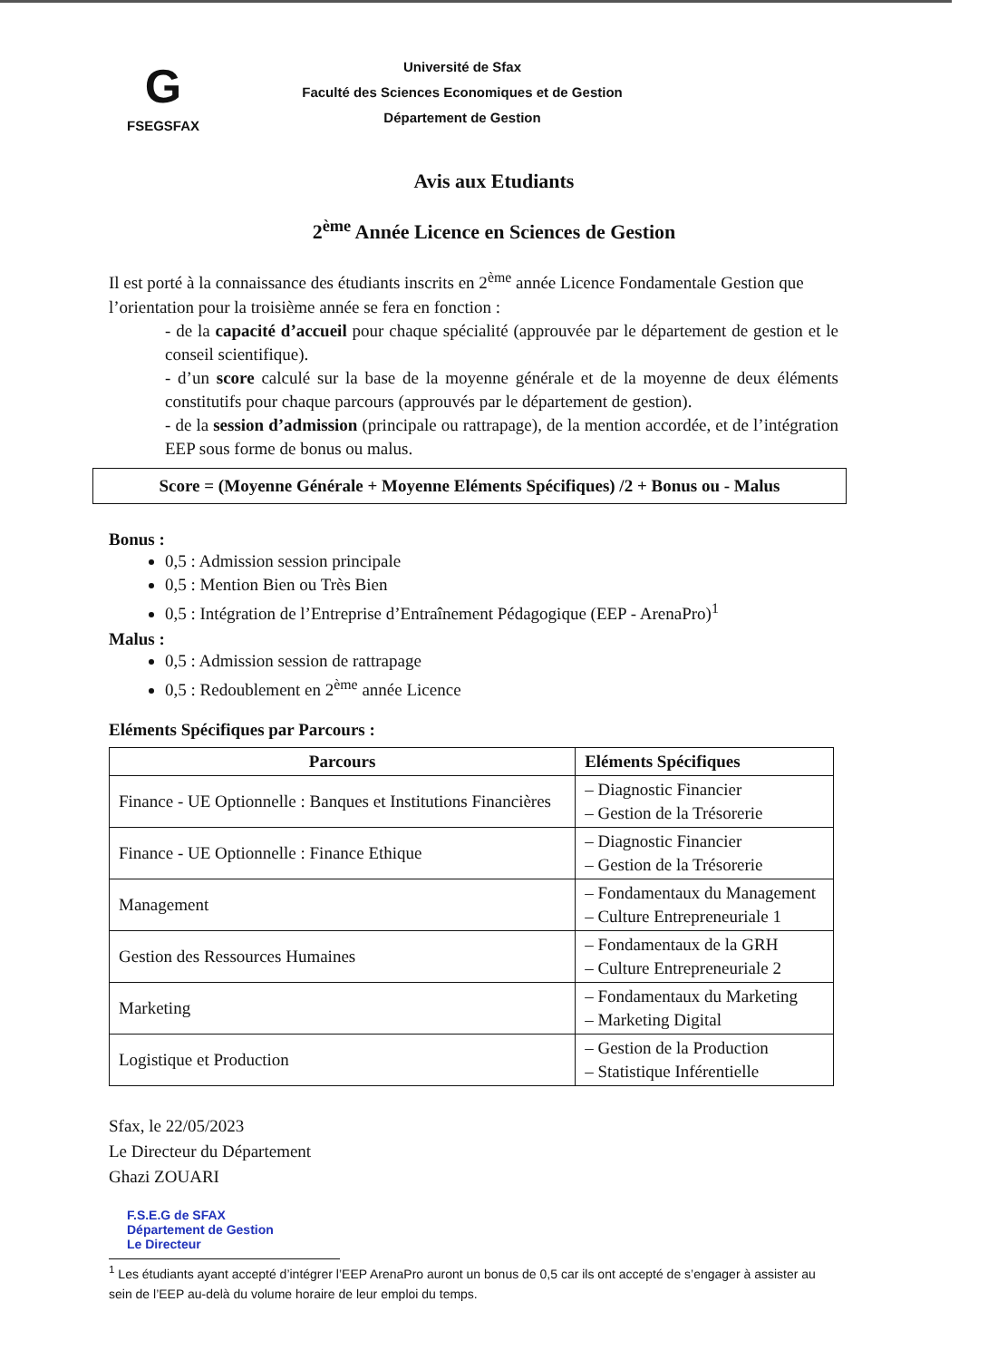G
FSEGSFAX
Université de Sfax
Faculté des Sciences Economiques et de Gestion
Département de Gestion
Avis aux Etudiants
2<sup>ème</sup> Année Licence en Sciences de Gestion
Il est porté à la connaissance des étudiants inscrits en 2<sup>ème</sup> année Licence Fondamentale Gestion que l’orientation pour la troisième année se fera en fonction :
- de la capacité d’accueil pour chaque spécialité (approuvée par le département de gestion et le conseil scientifique).
- d’un score calculé sur la base de la moyenne générale et de la moyenne de deux éléments constitutifs pour chaque parcours (approuvés par le département de gestion).
- de la session d’admission (principale ou rattrapage), de la mention accordée, et de l’intégration EEP sous forme de bonus ou malus.
Score = (Moyenne Générale + Moyenne Eléments Spécifiques) /2 + Bonus ou - Malus
Bonus :
0,5 : Admission session principale
0,5 : Mention Bien ou Très Bien
0,5 : Intégration de l’Entreprise d’Entraînement Pédagogique (EEP - ArenaPro)<sup>1</sup>
Malus :
0,5 : Admission session de rattrapage
0,5 : Redoublement en 2<sup>ème</sup> année Licence
Eléments Spécifiques par Parcours :
| Parcours | Eléments Spécifiques |
| --- | --- |
| Finance - UE Optionnelle : Banques et Institutions Financières | – Diagnostic Financier – Gestion de la Trésorerie |
| Finance - UE Optionnelle : Finance Ethique | – Diagnostic Financier – Gestion de la Trésorerie |
| Management | – Fondamentaux du Management – Culture Entrepreneuriale 1 |
| Gestion des Ressources Humaines | – Fondamentaux de la GRH – Culture Entrepreneuriale 2 |
| Marketing | – Fondamentaux du Marketing – Marketing Digital |
| Logistique et Production | – Gestion de la Production – Statistique Inférentielle |
Sfax, le 22/05/2023
Le Directeur du Département
Ghazi ZOUARI
F.S.E.G de SFAX
Département de Gestion
Le Directeur
<sup>1</sup> Les étudiants ayant accepté d’intégrer l’EEP ArenaPro auront un bonus de 0,5 car ils ont accepté de s’engager à assister au sein de l’EEP au-delà du volume horaire de leur emploi du temps.